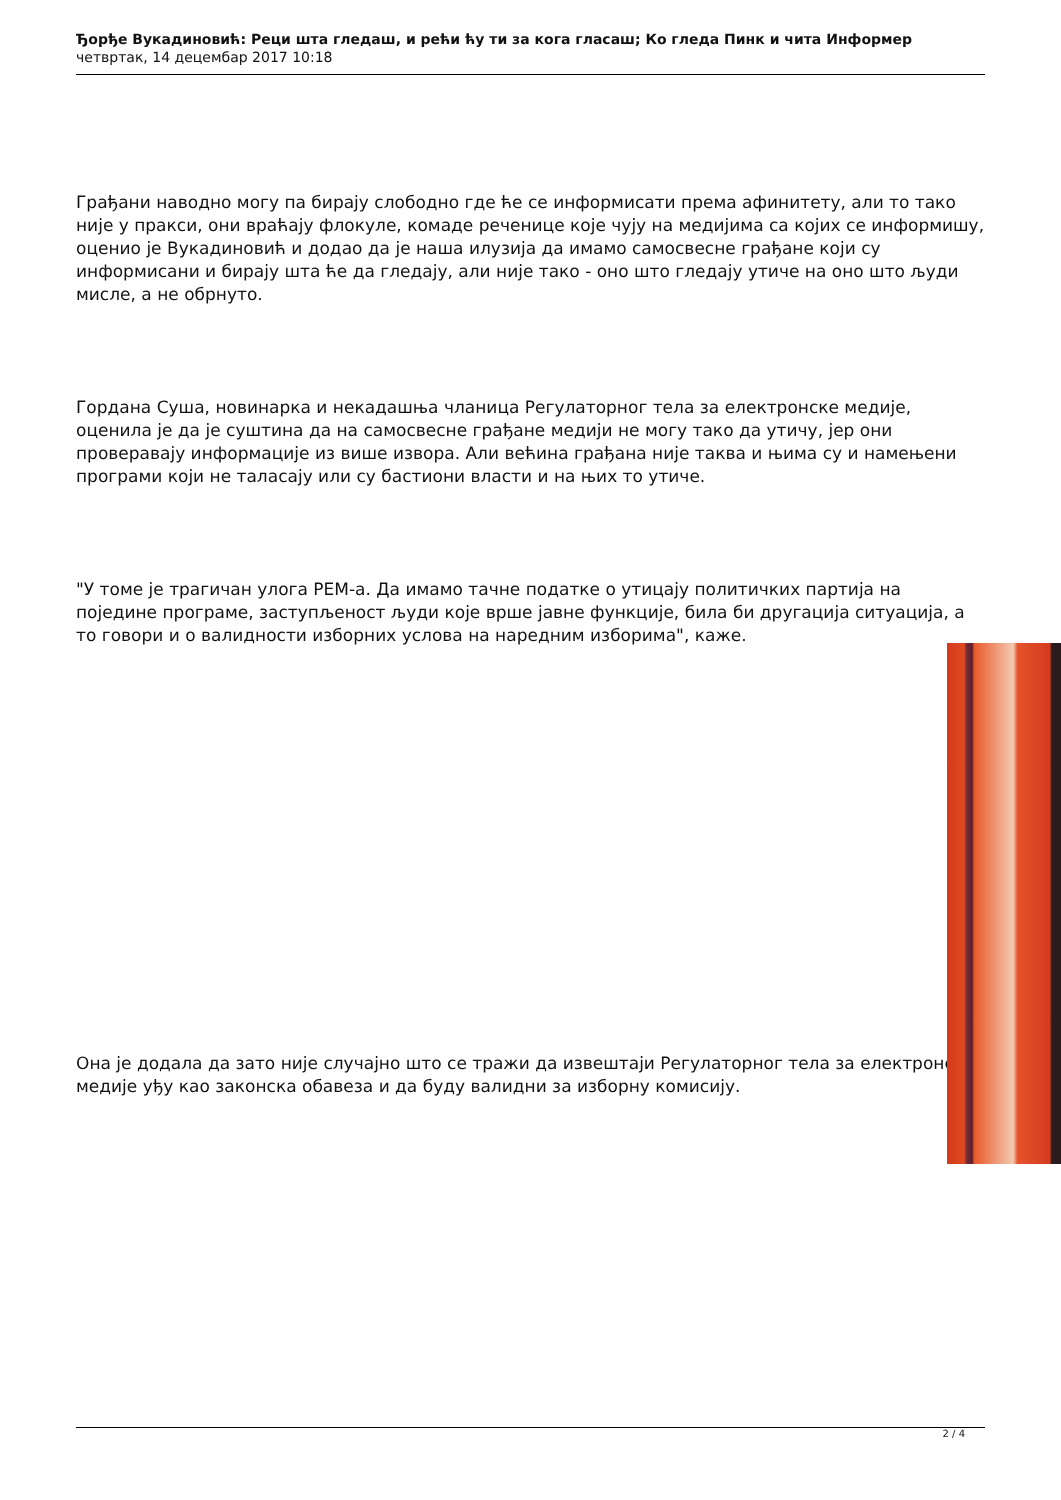Ђорђе Вукадиновић: Реци шта гледаш, и рећи ћу ти за кога гласаш; Ко гледа Пинк и чита Информер
четвртак, 14 децембар 2017 10:18
Грађани наводно могу па бирају слободно где ће се информисати према афинитету, али то тако није у пракси, они враћају флокуле, комаде реченице које чују на медијима са којих се информишу, оценио је Вукадиновић и додао да је наша илузија да имамо самосвесне грађане који су информисани и бирају шта ће да гледају, али није тако - оно што гледају утиче на оно што људи мисле, а не обрнуто.
Гордана Суша, новинарка и некадашња чланица Регулаторног тела за електронске медије, оценила је да је суштина да на самосвесне грађане медији не могу тако да утичу, јер они проверавају информације из више извора. Али већина грађана није таква и њима су и намењени програми који не таласају или су бастиони власти и на њих то утиче.
"У томе је трагичан улога РЕМ-а. Да имамо тачне податке о утицају политичких партија на поједине програме, заступљеност људи које врше јавне функције, била би другација ситуација, а то говори и о валидности изборних услова на наредним изборима", каже.
Она је додала да зато није случајно што се тражи да извештаји Регулаторног тела за електронске медије уђу као законска обавеза и да буду валидни за изборну комисију.
2 / 4